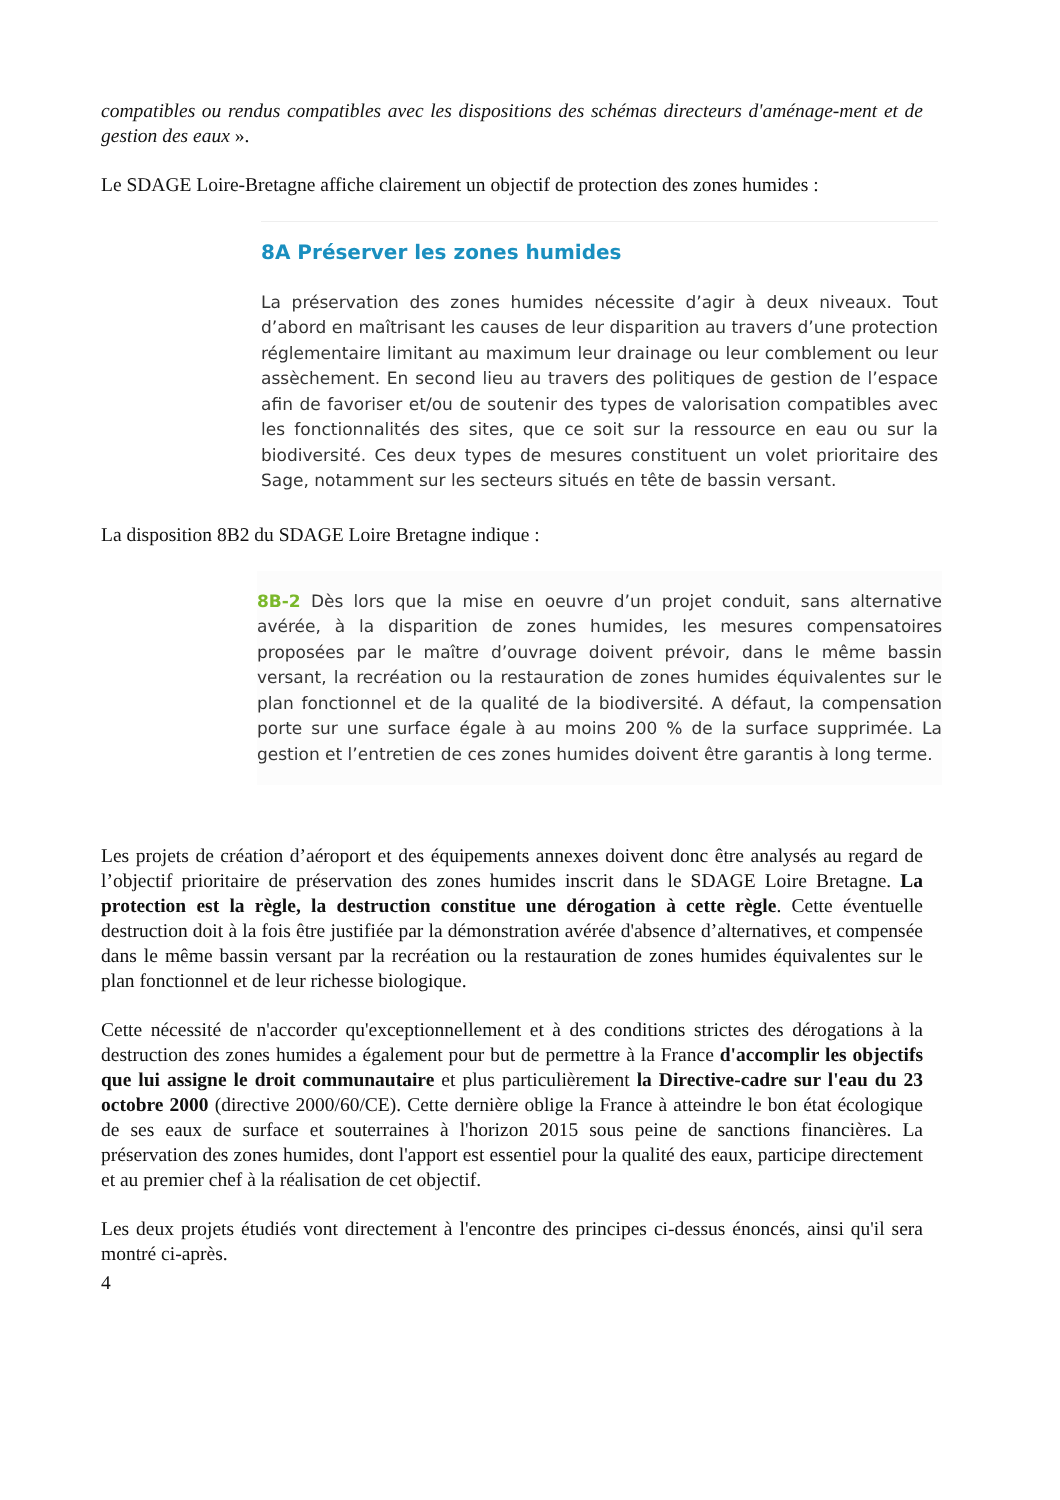compatibles ou rendus compatibles avec les dispositions des schémas directeurs d'aménage-ment et de gestion des eaux ».
Le SDAGE Loire-Bretagne affiche clairement un objectif de protection des zones humides :
8A Préserver les zones humides
La préservation des zones humides nécessite d’agir à deux niveaux. Tout d’abord en maîtrisant les causes de leur disparition au travers d’une protection réglementaire limitant au maximum leur drainage ou leur comblement ou leur assèchement. En second lieu au travers des politiques de gestion de l’espace afin de favoriser et/ou de soutenir des types de valorisation compatibles avec les fonctionnalités des sites, que ce soit sur la ressource en eau ou sur la biodiversité. Ces deux types de mesures constituent un volet prioritaire des Sage, notamment sur les secteurs situés en tête de bassin versant.
La disposition 8B2 du SDAGE Loire Bretagne indique :
8B-2 Dès lors que la mise en oeuvre d’un projet conduit, sans alternative avérée, à la disparition de zones humides, les mesures compensatoires proposées par le maître d’ouvrage doivent prévoir, dans le même bassin versant, la recréation ou la restauration de zones humides équivalentes sur le plan fonctionnel et de la qualité de la biodiversité. A défaut, la compensation porte sur une surface égale à au moins 200 % de la surface supprimée. La gestion et l’entretien de ces zones humides doivent être garantis à long terme.
Les projets de création d’aéroport et des équipements annexes doivent donc être analysés au regard de l’objectif prioritaire de préservation des zones humides inscrit dans le SDAGE Loire Bretagne. La protection est la règle, la destruction constitue une dérogation à cette règle. Cette éventuelle destruction doit à la fois être justifiée par la démonstration avérée d'absence d’alternatives, et compensée dans le même bassin versant par la recréation ou la restauration de zones humides équivalentes sur le plan fonctionnel et de leur richesse biologique.
Cette nécessité de n'accorder qu'exceptionnellement et à des conditions strictes des dérogations à la destruction des zones humides a également pour but de permettre à la France d'accomplir les objectifs que lui assigne le droit communautaire et plus particulièrement la Directive-cadre sur l'eau du 23 octobre 2000 (directive 2000/60/CE). Cette dernière oblige la France à atteindre le bon état écologique de ses eaux de surface et souterraines à l'horizon 2015 sous peine de sanctions financières. La préservation des zones humides, dont l'apport est essentiel pour la qualité des eaux, participe directement et au premier chef à la réalisation de cet objectif.
Les deux projets étudiés vont directement à l'encontre des principes ci-dessus énoncés, ainsi qu'il sera montré ci-après.
4